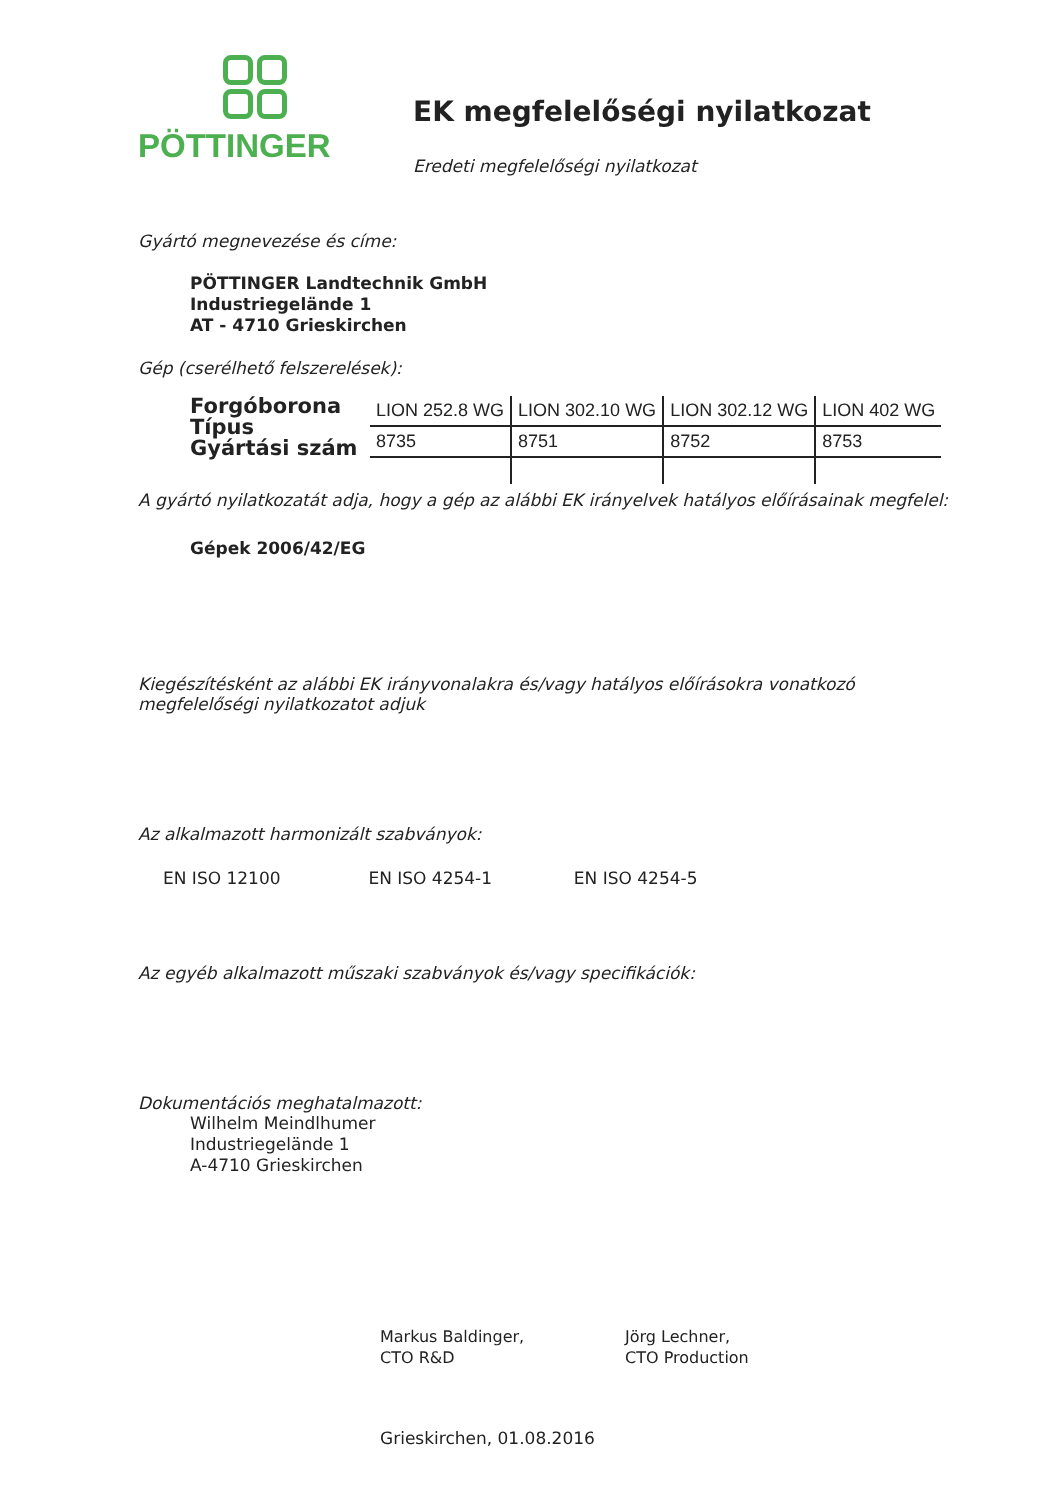PÖTTINGER
EK megfelelőségi nyilatkozat
Eredeti megfelelőségi nyilatkozat
Gyártó megnevezése és címe:
PÖTTINGER Landtechnik GmbH
Industriegelände 1
AT - 4710 Grieskirchen
Gép (cserélhető felszerelések):
Forgóborona
Típus
Gyártási szám
| LION 252.8 WG | LION 302.10 WG | LION 302.12 WG | LION 402 WG |
| 8735 | 8751 | 8752 | 8753 |
A gyártó nyilatkozatát adja, hogy a gép az alábbi EK irányelvek hatályos előírásainak megfelel:
Gépek 2006/42/EG
Kiegészítésként az alábbi EK irányvonalakra és/vagy hatályos előírásokra vonatkozó megfelelőségi nyilatkozatot adjuk
Az alkalmazott harmonizált szabványok:
EN ISO 12100 EN ISO 4254-1 EN ISO 4254-5
Az egyéb alkalmazott műszaki szabványok és/vagy specifikációk:
Dokumentációs meghatalmazott:
Wilhelm Meindlhumer
Industriegelände 1
A-4710 Grieskirchen
Markus Baldinger,
CTO R&D
Jörg Lechner,
CTO Production
Grieskirchen, 01.08.2016